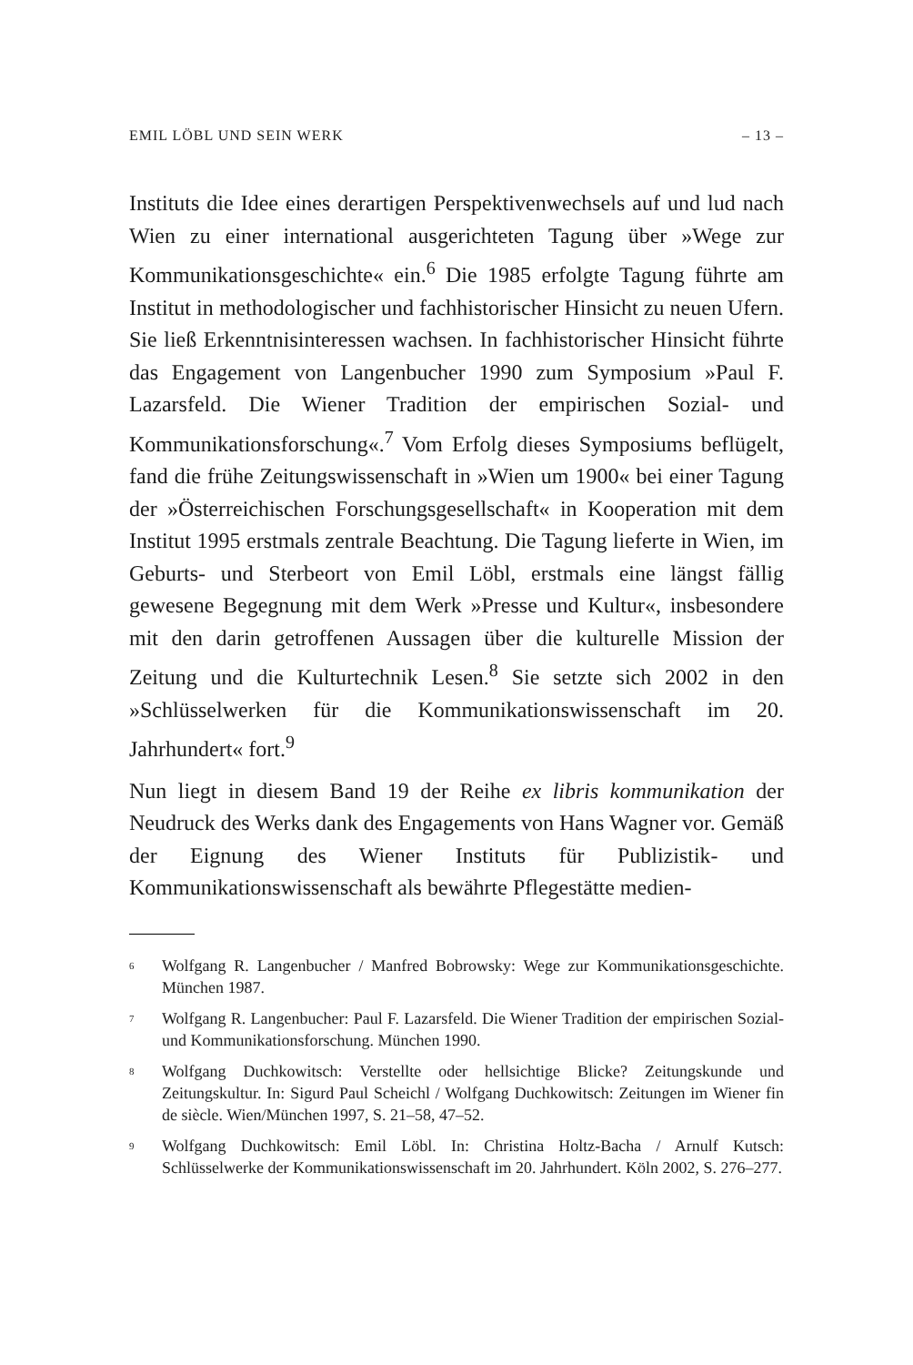EMIL LÖBL UND SEIN WERK – 13 –
Instituts die Idee eines derartigen Perspektivenwechsels auf und lud nach Wien zu einer international ausgerichteten Tagung über »Wege zur Kommunikationsgeschichte« ein.<sup>6</sup> Die 1985 erfolgte Tagung führte am Institut in methodologischer und fachhistorischer Hinsicht zu neuen Ufern. Sie ließ Erkenntnisinteressen wachsen. In fachhistorischer Hinsicht führte das Engagement von Langenbucher 1990 zum Symposium »Paul F. Lazarsfeld. Die Wiener Tradition der empirischen Sozial- und Kommunikationsforschung«.<sup>7</sup> Vom Erfolg dieses Symposiums beflügelt, fand die frühe Zeitungswissenschaft in »Wien um 1900« bei einer Tagung der »Österreichischen Forschungsgesellschaft« in Kooperation mit dem Institut 1995 erstmals zentrale Beachtung. Die Tagung lieferte in Wien, im Geburts- und Sterbeort von Emil Löbl, erstmals eine längst fällig gewesene Begegnung mit dem Werk »Presse und Kultur«, insbesondere mit den darin getroffenen Aussagen über die kulturelle Mission der Zeitung und die Kulturtechnik Lesen.<sup>8</sup> Sie setzte sich 2002 in den »Schlüsselwerken für die Kommunikationswissenschaft im 20. Jahrhundert« fort.<sup>9</sup>
Nun liegt in diesem Band 19 der Reihe ex libris kommunikation der Neudruck des Werks dank des Engagements von Hans Wagner vor. Gemäß der Eignung des Wiener Instituts für Publizistik- und Kommunikationswissenschaft als bewährte Pflegestätte medien-
<sup>6</sup> Wolfgang R. Langenbucher / Manfred Bobrowsky: Wege zur Kommunikationsgeschichte. München 1987.
<sup>7</sup> Wolfgang R. Langenbucher: Paul F. Lazarsfeld. Die Wiener Tradition der empirischen Sozial- und Kommunikationsforschung. München 1990.
<sup>8</sup> Wolfgang Duchkowitsch: Verstellte oder hellsichtige Blicke? Zeitungskunde und Zeitungskultur. In: Sigurd Paul Scheichl / Wolfgang Duchkowitsch: Zeitungen im Wiener fin de siècle. Wien/München 1997, S. 21–58, 47–52.
<sup>9</sup> Wolfgang Duchkowitsch: Emil Löbl. In: Christina Holtz-Bacha / Arnulf Kutsch: Schlüsselwerke der Kommunikationswissenschaft im 20. Jahrhundert. Köln 2002, S. 276–277.